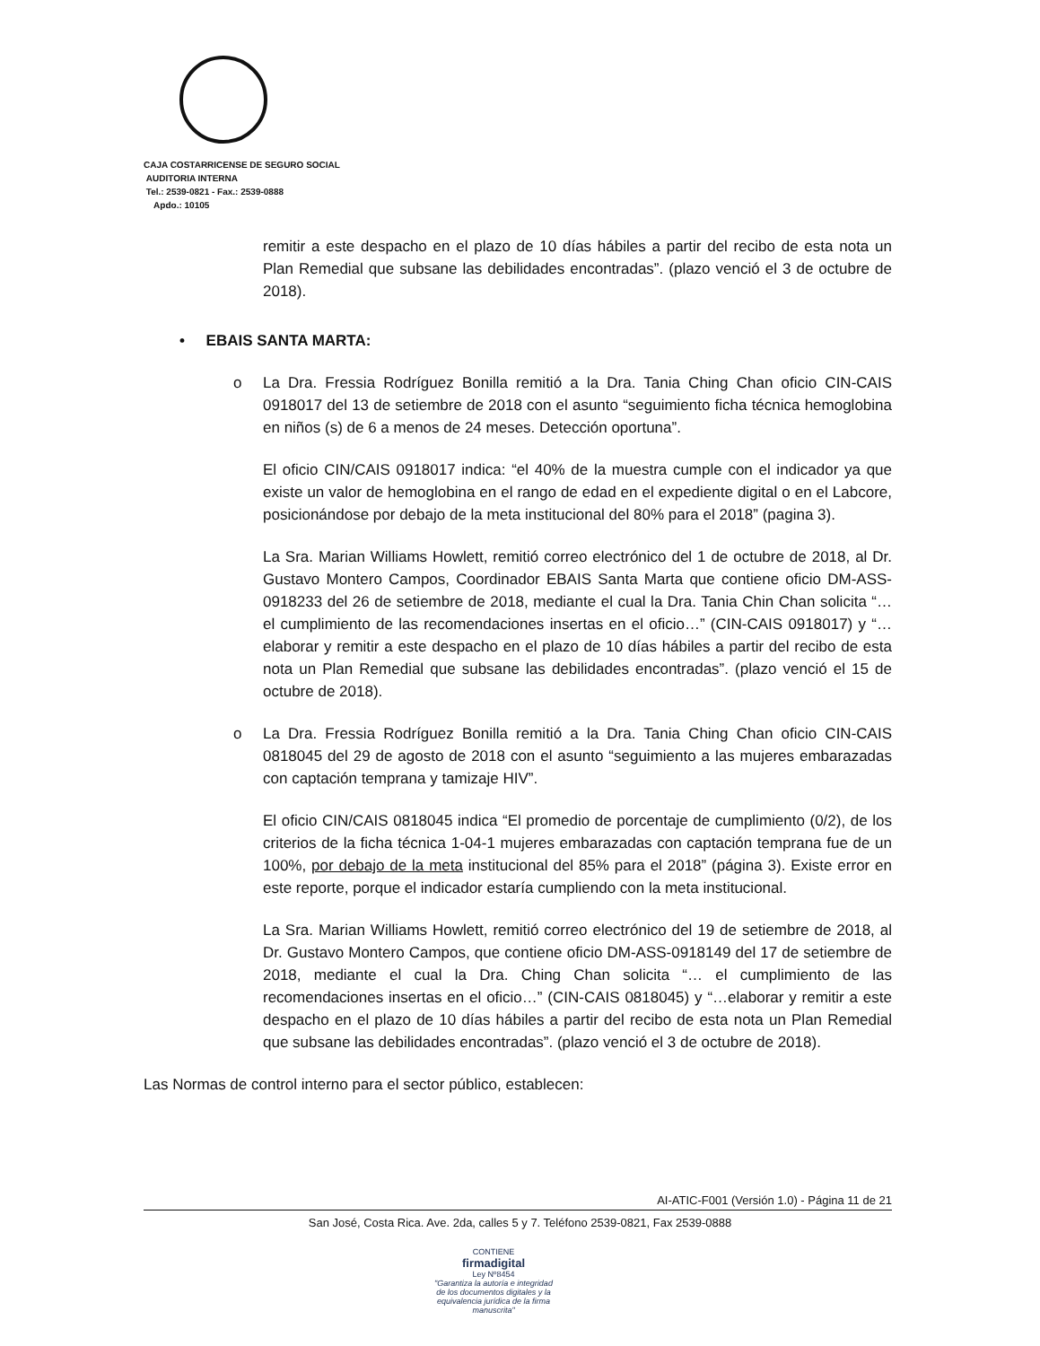CAJA COSTARRICENSE DE SEGURO SOCIAL
AUDITORIA INTERNA
Tel.: 2539-0821 - Fax.: 2539-0888
Apdo.: 10105
remitir a este despacho en el plazo de 10 días hábiles a partir del recibo de esta nota un Plan Remedial que subsane las debilidades encontradas”. (plazo venció el 3 de octubre de 2018).
• EBAIS SANTA MARTA:
o La Dra. Fressia Rodríguez Bonilla remitió a la Dra. Tania Ching Chan oficio CIN-CAIS 0918017 del 13 de setiembre de 2018 con el asunto “seguimiento ficha técnica hemoglobina en niños (s) de 6 a menos de 24 meses. Detección oportuna”.
El oficio CIN/CAIS 0918017 indica: “el 40% de la muestra cumple con el indicador ya que existe un valor de hemoglobina en el rango de edad en el expediente digital o en el Labcore, posicionándose por debajo de la meta institucional del 80% para el 2018” (pagina 3).
La Sra. Marian Williams Howlett, remitió correo electrónico del 1 de octubre de 2018, al Dr. Gustavo Montero Campos, Coordinador EBAIS Santa Marta que contiene oficio DM-ASS-0918233 del 26 de setiembre de 2018, mediante el cual la Dra. Tania Chin Chan solicita “… el cumplimiento de las recomendaciones insertas en el oficio…” (CIN-CAIS 0918017) y “…elaborar y remitir a este despacho en el plazo de 10 días hábiles a partir del recibo de esta nota un Plan Remedial que subsane las debilidades encontradas”. (plazo venció el 15 de octubre de 2018).
o La Dra. Fressia Rodríguez Bonilla remitió a la Dra. Tania Ching Chan oficio CIN-CAIS 0818045 del 29 de agosto de 2018 con el asunto “seguimiento a las mujeres embarazadas con captación temprana y tamizaje HIV”.
El oficio CIN/CAIS 0818045 indica “El promedio de porcentaje de cumplimiento (0/2), de los criterios de la ficha técnica 1-04-1 mujeres embarazadas con captación temprana fue de un 100%, por debajo de la meta institucional del 85% para el 2018” (página 3). Existe error en este reporte, porque el indicador estaría cumpliendo con la meta institucional.
La Sra. Marian Williams Howlett, remitió correo electrónico del 19 de setiembre de 2018, al Dr. Gustavo Montero Campos, que contiene oficio DM-ASS-0918149 del 17 de setiembre de 2018, mediante el cual la Dra. Ching Chan solicita “… el cumplimiento de las recomendaciones insertas en el oficio…” (CIN-CAIS 0818045) y “…elaborar y remitir a este despacho en el plazo de 10 días hábiles a partir del recibo de esta nota un Plan Remedial que subsane las debilidades encontradas”. (plazo venció el 3 de octubre de 2018).
Las Normas de control interno para el sector público, establecen:
AI-ATIC-F001 (Versión 1.0) - Página 11 de 21
San José, Costa Rica. Ave. 2da, calles 5 y 7. Teléfono 2539-0821, Fax 2539-0888
CONTIENE
firmadigital
Ley Nº8454
"Garantiza la autoría e integridad de los documentos digitales y la equivalencia jurídica de la firma manuscrita"